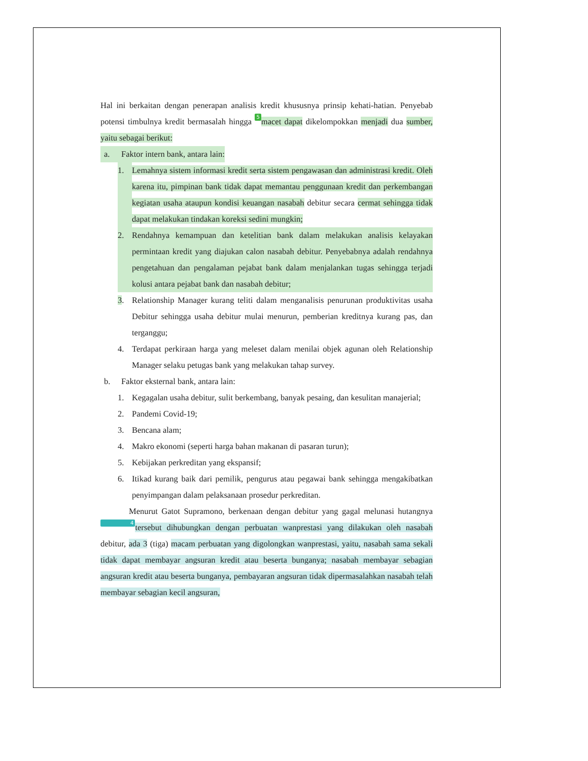Hal ini berkaitan dengan penerapan analisis kredit khususnya prinsip kehati-hatian. Penyebab potensi timbulnya kredit bermasalah hingga 5 macet dapat dikelompokkan menjadi dua sumber, yaitu sebagai berikut:
a. Faktor intern bank, antara lain:
1. Lemahnya sistem informasi kredit serta sistem pengawasan dan administrasi kredit. Oleh karena itu, pimpinan bank tidak dapat memantau penggunaan kredit dan perkembangan kegiatan usaha ataupun kondisi keuangan nasabah debitur secara cermat sehingga tidak dapat melakukan tindakan koreksi sedini mungkin;
2. Rendahnya kemampuan dan ketelitian bank dalam melakukan analisis kelayakan permintaan kredit yang diajukan calon nasabah debitur. Penyebabnya adalah rendahnya pengetahuan dan pengalaman pejabat bank dalam menjalankan tugas sehingga terjadi kolusi antara pejabat bank dan nasabah debitur;
3. Relationship Manager kurang teliti dalam menganalisis penurunan produktivitas usaha Debitur sehingga usaha debitur mulai menurun, pemberian kreditnya kurang pas, dan terganggu;
4. Terdapat perkiraan harga yang meleset dalam menilai objek agunan oleh Relationship Manager selaku petugas bank yang melakukan tahap survey.
b. Faktor eksternal bank, antara lain:
1. Kegagalan usaha debitur, sulit berkembang, banyak pesaing, dan kesulitan manajerial;
2. Pandemi Covid-19;
3. Bencana alam;
4. Makro ekonomi (seperti harga bahan makanan di pasaran turun);
5. Kebijakan perkreditan yang ekspansif;
6. Itikad kurang baik dari pemilik, pengurus atau pegawai bank sehingga mengakibatkan penyimpangan dalam pelaksanaan prosedur perkreditan.
Menurut Gatot Supramono, berkenaan dengan debitur yang gagal melunasi hutangnya 4 tersebut dihubungkan dengan perbuatan wanprestasi yang dilakukan oleh nasabah debitur, ada 3 (tiga) macam perbuatan yang digolongkan wanprestasi, yaitu, nasabah sama sekali tidak dapat membayar angsuran kredit atau beserta bunganya; nasabah membayar sebagian angsuran kredit atau beserta bunganya, pembayaran angsuran tidak dipermasalahkan nasabah telah membayar sebagian kecil angsuran,